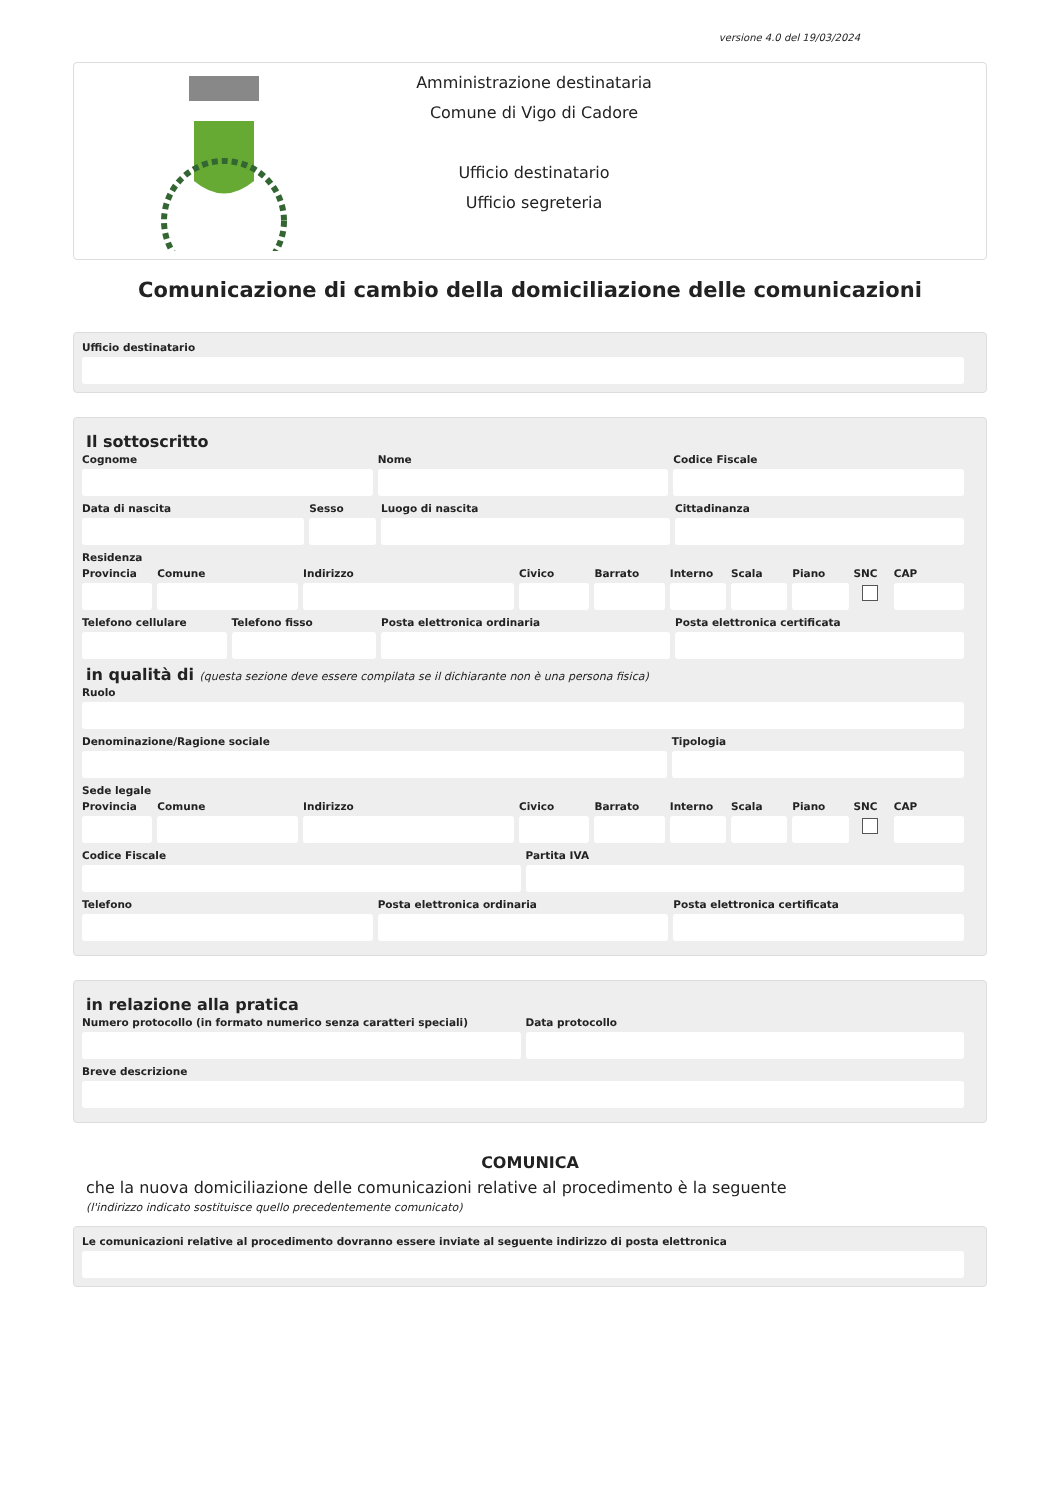versione 4.0 del 19/03/2024
Amministrazione destinataria
Comune di Vigo di Cadore
Ufficio destinatario
Ufficio segreteria
Comunicazione di cambio della domiciliazione delle comunicazioni
Ufficio destinatario
Il sottoscritto
Cognome Nome Codice Fiscale
Data di nascita Sesso Luogo di nascita Cittadinanza
Residenza
Provincia Comune Indirizzo Civico Barrato Interno Scala Piano SNC CAP
Telefono cellulare Telefono fisso Posta elettronica ordinaria Posta elettronica certificata
in qualità di (questa sezione deve essere compilata se il dichiarante non è una persona fisica)
Ruolo
Denominazione/Ragione sociale Tipologia
Sede legale
Provincia Comune Indirizzo Civico Barrato Interno Scala Piano SNC CAP
Codice Fiscale Partita IVA
Telefono Posta elettronica ordinaria Posta elettronica certificata
in relazione alla pratica
Numero protocollo (in formato numerico senza caratteri speciali)
Data protocollo
Breve descrizione
COMUNICA
che la nuova domiciliazione delle comunicazioni relative al procedimento è la seguente
(l'indirizzo indicato sostituisce quello precedentemente comunicato)
Le comunicazioni relative al procedimento dovranno essere inviate al seguente indirizzo di posta elettronica